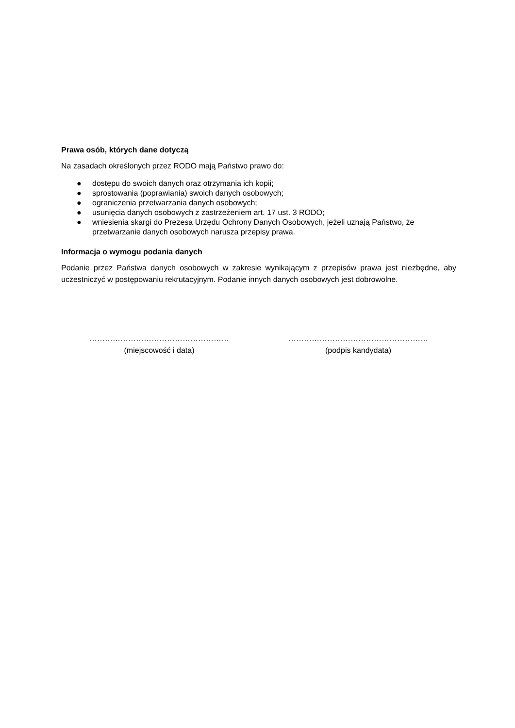Prawa osób, których dane dotyczą
Na zasadach określonych przez RODO mają Państwo prawo do:
● dostępu do swoich danych oraz otrzymania ich kopii;
● sprostowania (poprawiania) swoich danych osobowych;
● ograniczenia przetwarzania danych osobowych;
● usunięcia danych osobowych z zastrzeżeniem art. 17 ust. 3 RODO;
● wniesienia skargi do Prezesa Urzędu Ochrony Danych Osobowych, jeżeli uznają Państwo, że przetwarzanie danych osobowych narusza przepisy prawa.
Informacja o wymogu podania danych
Podanie przez Państwa danych osobowych w zakresie wynikającym z przepisów prawa jest niezbędne, aby uczestniczyć w postępowaniu rekrutacyjnym. Podanie innych danych osobowych jest dobrowolne.
………………………………………………
(miejscowość i data)
………………………………………………
(podpis kandydata)